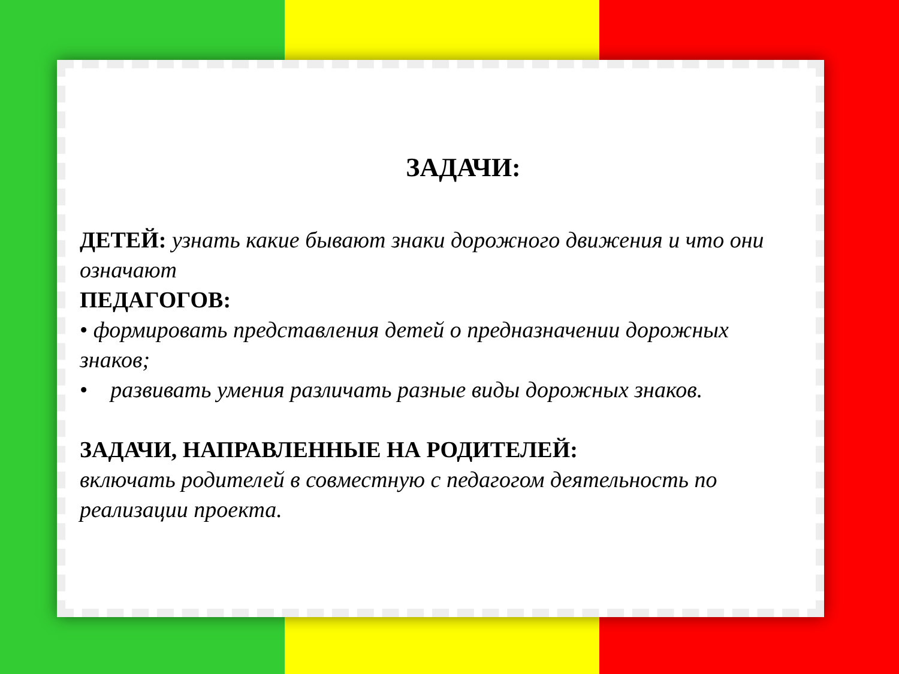ЗАДАЧИ:
ДЕТЕЙ: узнать какие бывают знаки дорожного движения и что они означают
ПЕДАГОГОВ:
• формировать представления детей о предназначении дорожных знаков;
• развивать умения различать разные виды дорожных знаков.
ЗАДАЧИ, НАПРАВЛЕННЫЕ НА РОДИТЕЛЕЙ:
включать родителей в совместную с педагогом деятельность по реализации проекта.